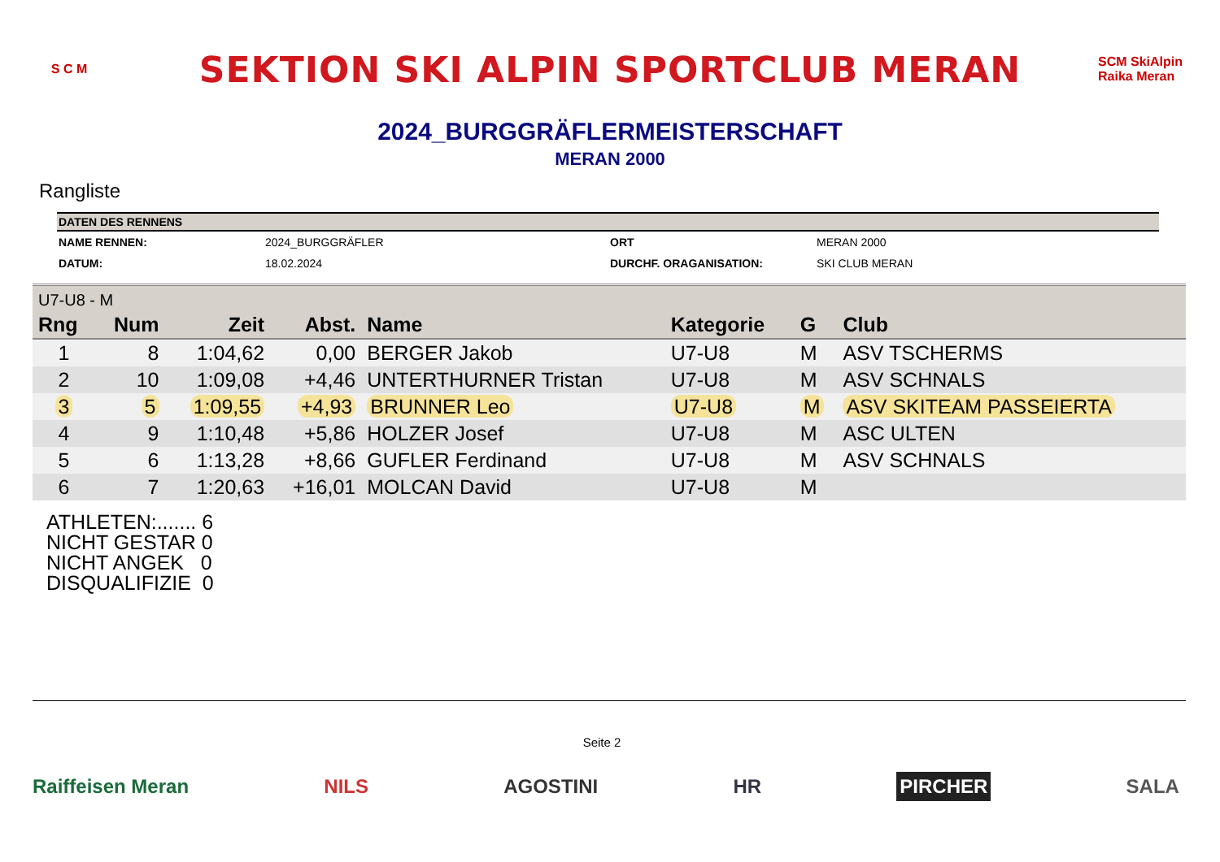S C M
SEKTION SKI ALPIN SPORTCLUB MERAN
SCM SkiAlpin Raika Meran
2024_BURGGRÄFLERMEISTERSCHAFT
MERAN 2000
Rangliste
| DATEN DES RENNENS | | | |
| --- | --- | --- | --- |
| NAME RENNEN: | 2024_BURGGRÄFLER | ORT | MERAN 2000 |
| DATUM: | 18.02.2024 | DURCHF. ORAGANISATION: | SKI CLUB MERAN |
| U7-U8 - M | | | | | | | |
| Rng | Num | Zeit | Abst. | Name | Kategorie | G | Club |
| 1 | 8 | 1:04,62 | 0,00 | BERGER Jakob | U7-U8 | M | ASV TSCHERMS |
| 2 | 10 | 1:09,08 | +4,46 | UNTERTHURNER Tristan | U7-U8 | M | ASV SCHNALS |
| 3 | 5 | 1:09,55 | +4,93 | BRUNNER Leo | U7-U8 | M | ASV SKITEAM PASSEIERTA |
| 4 | 9 | 1:10,48 | +5,86 | HOLZER Josef | U7-U8 | M | ASC ULTEN |
| 5 | 6 | 1:13,28 | +8,66 | GUFLER Ferdinand | U7-U8 | M | ASV SCHNALS |
| 6 | 7 | 1:20,63 | +16,01 | MOLCAN David | U7-U8 | M | |
ATHLETEN:....... 6
NICHT GESTAR 0
NICHT ANGEK 0
DISQUALIFIZIE 0
Seite 2
Raiffeisen Meran NILS AGOSTINI HR PIRCHER SALA